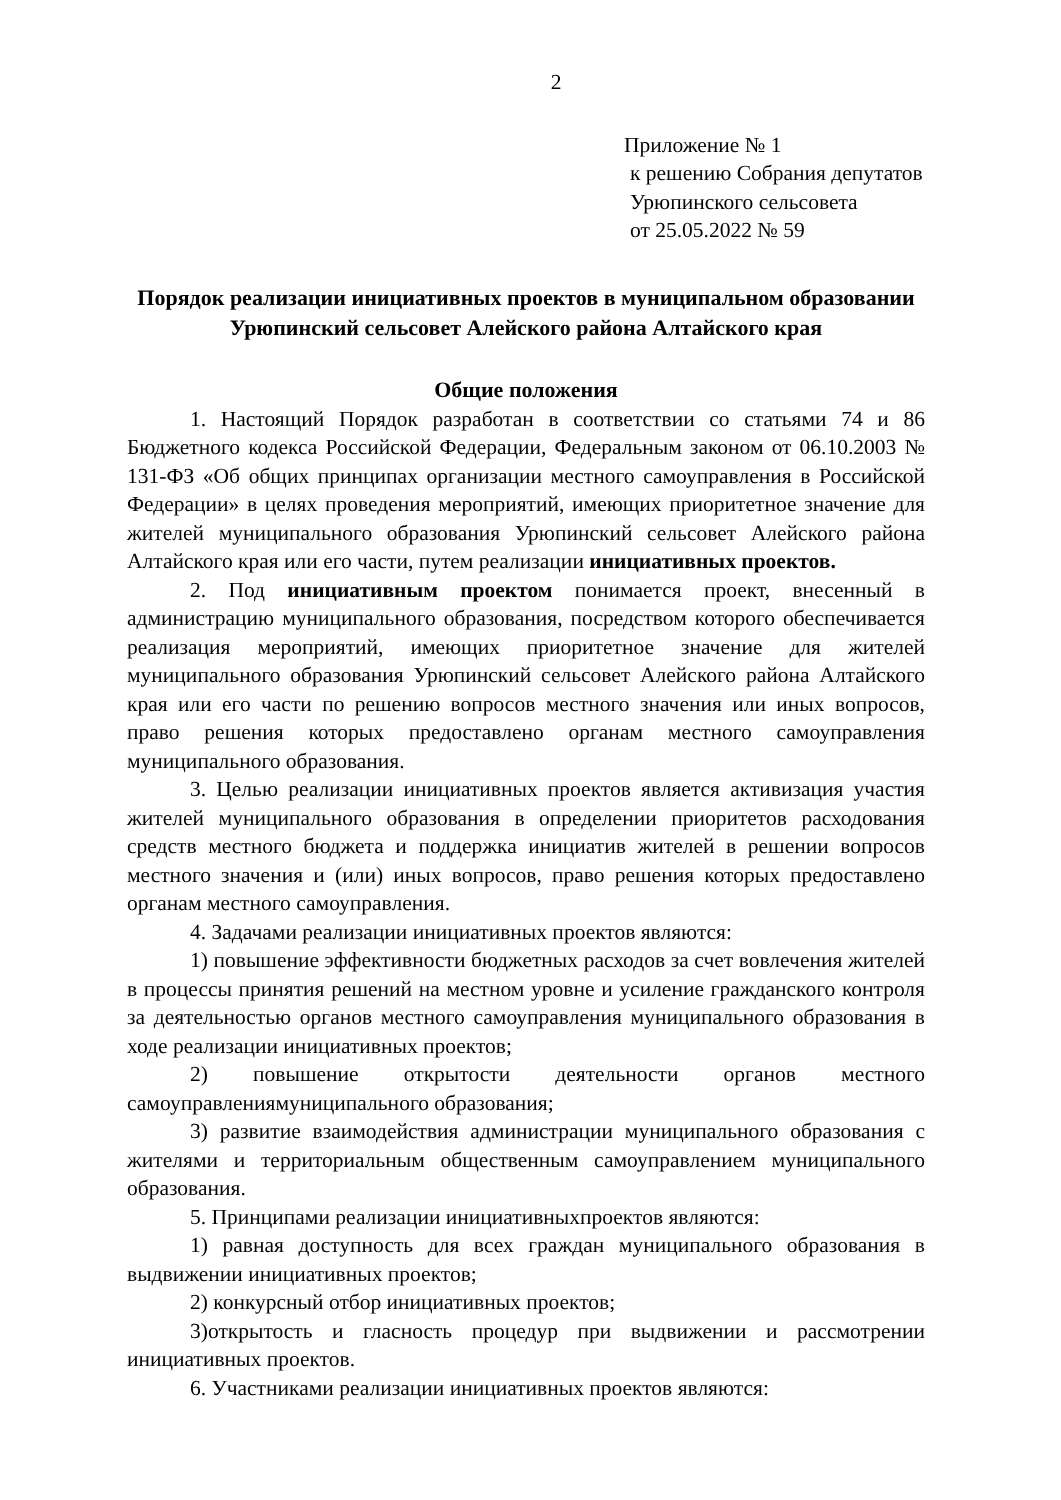2
Приложение № 1
к решению Собрания депутатов
Урюпинского сельсовета
от 25.05.2022 № 59
Порядок реализации инициативных проектов в муниципальном образовании Урюпинский сельсовет Алейского района Алтайского края
Общие положения
1. Настоящий Порядок разработан в соответствии со статьями 74 и 86 Бюджетного кодекса Российской Федерации, Федеральным законом от 06.10.2003 № 131-ФЗ «Об общих принципах организации местного самоуправления в Российской Федерации» в целях проведения мероприятий, имеющих приоритетное значение для жителей муниципального образования Урюпинский сельсовет Алейского района Алтайского края или его части, путем реализации инициативных проектов.
2. Под инициативным проектом понимается проект, внесенный в администрацию муниципального образования, посредством которого обеспечивается реализация мероприятий, имеющих приоритетное значение для жителей муниципального образования Урюпинский сельсовет Алейского района Алтайского края или его части по решению вопросов местного значения или иных вопросов, право решения которых предоставлено органам местного самоуправления муниципального образования.
3. Целью реализации инициативных проектов является активизация участия жителей муниципального образования в определении приоритетов расходования средств местного бюджета и поддержка инициатив жителей в решении вопросов местного значения и (или) иных вопросов, право решения которых предоставлено органам местного самоуправления.
4. Задачами реализации инициативных проектов являются:
1) повышение эффективности бюджетных расходов за счет вовлечения жителей в процессы принятия решений на местном уровне и усиление гражданского контроля за деятельностью органов местного самоуправления муниципального образования в ходе реализации инициативных проектов;
2) повышение открытости деятельности органов местного самоуправлениямуниципального образования;
3) развитие взаимодействия администрации муниципального образования с жителями и территориальным общественным самоуправлением муниципального образования.
5. Принципами реализации инициативныхпроектов являются:
1) равная доступность для всех граждан муниципального образования в выдвижении инициативных проектов;
2) конкурсный отбор инициативных проектов;
3)открытость и гласность процедур при выдвижении и рассмотрении инициативных проектов.
6. Участниками реализации инициативных проектов являются: